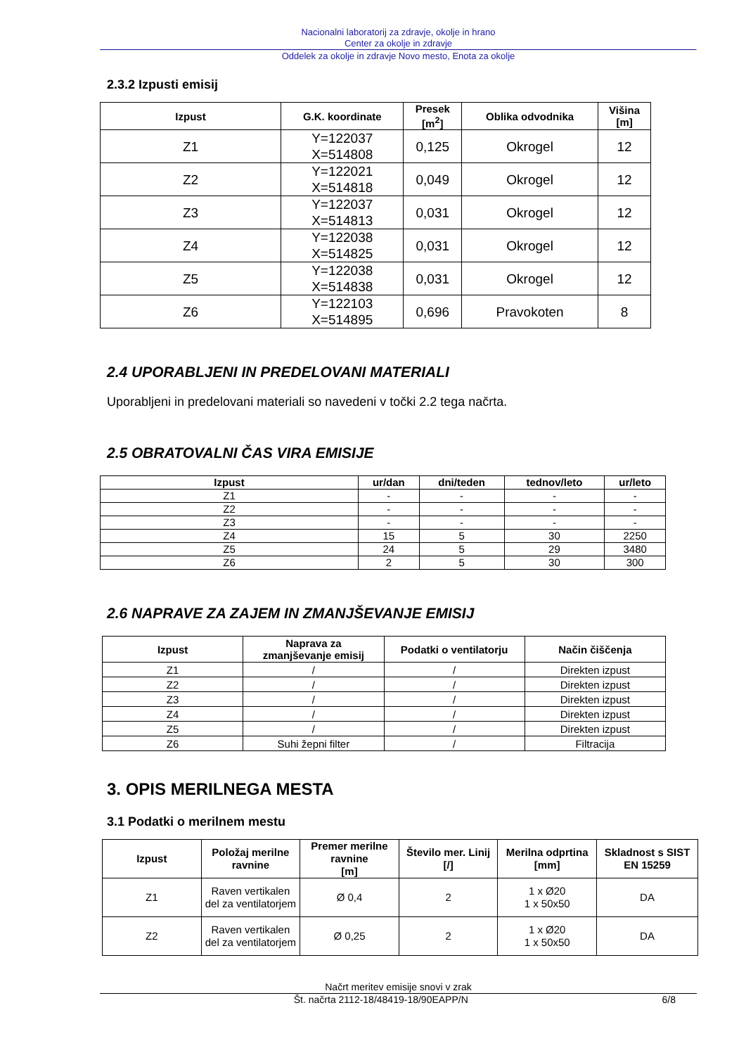Nacionalni laboratorij za zdravje, okolje in hrano
Center za okolje in zdravje
Oddelek za okolje in zdravje Novo mesto, Enota za okolje
2.3.2 Izpusti emisij
| Izpust | G.K. koordinate | Presek [m<sup>2</sup>] | Oblika odvodnika | Višina [m] |
| --- | --- | --- | --- | --- |
| Z1 | Y=122037 X=514808 | 0,125 | Okrogel | 12 |
| Z2 | Y=122021 X=514818 | 0,049 | Okrogel | 12 |
| Z3 | Y=122037 X=514813 | 0,031 | Okrogel | 12 |
| Z4 | Y=122038 X=514825 | 0,031 | Okrogel | 12 |
| Z5 | Y=122038 X=514838 | 0,031 | Okrogel | 12 |
| Z6 | Y=122103 X=514895 | 0,696 | Pravokoten | 8 |
2.4 UPORABLJENI IN PREDELOVANI MATERIALI
Uporabljeni in predelovani materiali so navedeni v točki 2.2 tega načrta.
2.5 OBRATOVALNI ČAS VIRA EMISIJE
| Izpust | ur/dan | dni/teden | tednov/leto | ur/leto |
| --- | --- | --- | --- | --- |
| Z1 | - | - | - | - |
| Z2 | - | - | - | - |
| Z3 | - | - | - | - |
| Z4 | 15 | 5 | 30 | 2250 |
| Z5 | 24 | 5 | 29 | 3480 |
| Z6 | 2 | 5 | 30 | 300 |
2.6 NAPRAVE ZA ZAJEM IN ZMANJŠEVANJE EMISIJ
| Izpust | Naprava za zmanjševanje emisij | Podatki o ventilatorju | Način čiščenja |
| --- | --- | --- | --- |
| Z1 | / | / | Direkten izpust |
| Z2 | / | / | Direkten izpust |
| Z3 | / | / | Direkten izpust |
| Z4 | / | / | Direkten izpust |
| Z5 | / | / | Direkten izpust |
| Z6 | Suhi žepni filter | / | Filtracija |
3. OPIS MERILNEGA MESTA
3.1 Podatki o merilnem mestu
| Izpust | Položaj merilne ravnine | Premer merilne ravnine [m] | Število mer. Linij [/] | Merilna odprtina [mm] | Skladnost s SIST EN 15259 |
| --- | --- | --- | --- | --- | --- |
| Z1 | Raven vertikalen del za ventilatorjem | Ø 0,4 | 2 | 1 x Ø20 1 x 50x50 | DA |
| Z2 | Raven vertikalen del za ventilatorjem | Ø 0,25 | 2 | 1 x Ø20 1 x 50x50 | DA |
Načrt meritev emisije snovi v zrak
Št. načrta 2112-18/48419-18/90EAPP/N 6/8